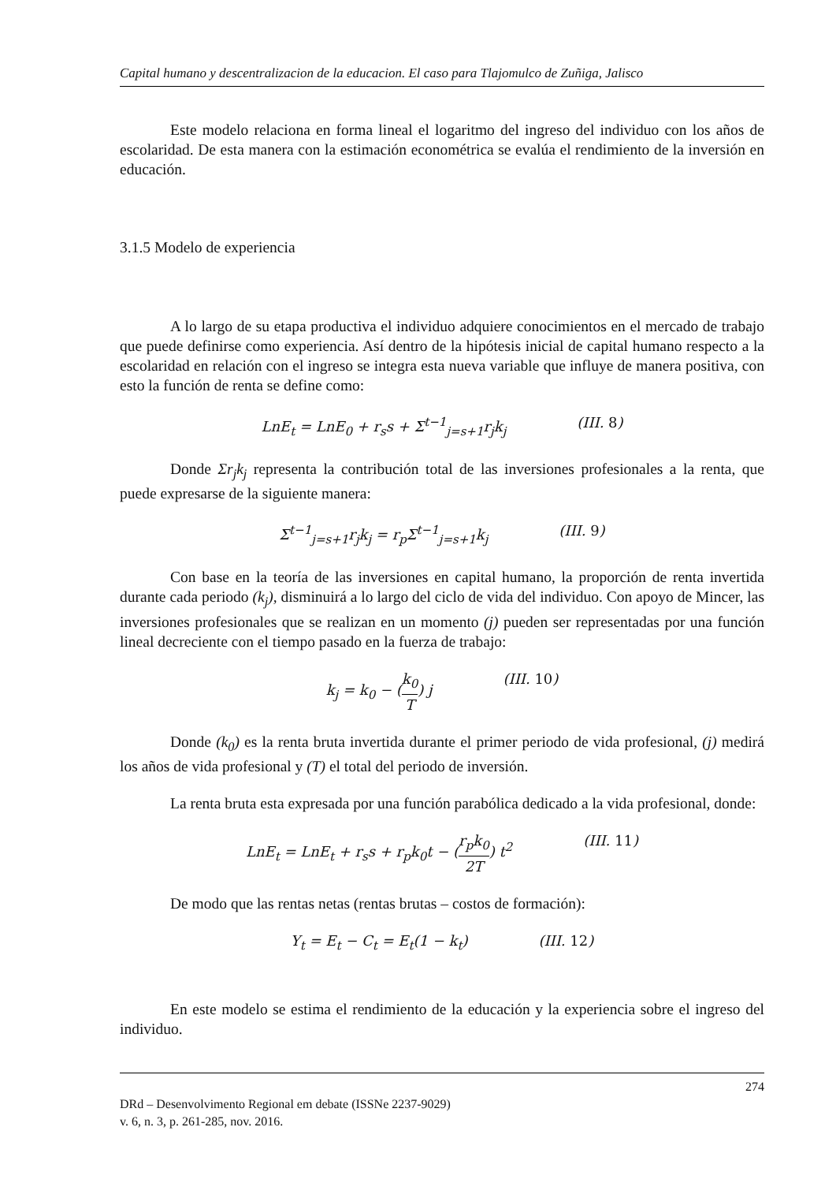Capital humano y descentralizacion de la educacion. El caso para Tlajomulco de Zuñiga, Jalisco
Este modelo relaciona en forma lineal el logaritmo del ingreso del individuo con los años de escolaridad. De esta manera con la estimación econométrica se evalúa el rendimiento de la inversión en educación.
3.1.5 Modelo de experiencia
A lo largo de su etapa productiva el individuo adquiere conocimientos en el mercado de trabajo que puede definirse como experiencia. Así dentro de la hipótesis inicial de capital humano respecto a la escolaridad en relación con el ingreso se integra esta nueva variable que influye de manera positiva, con esto la función de renta se define como:
LnE<sub>t</sub> = LnE<sub>0</sub> + r<sub>s</sub>s + Σ<sup>t−1</sup><sub>j=s+1</sub>r<sub>j</sub>k<sub>j</sub> (III. 8)
Donde Σr<sub>j</sub>k<sub>j</sub> representa la contribución total de las inversiones profesionales a la renta, que puede expresarse de la siguiente manera:
Σ<sup>t−1</sup><sub>j=s+1</sub>r<sub>j</sub>k<sub>j</sub> = r<sub>p</sub>Σ<sup>t−1</sup><sub>j=s+1</sub>k<sub>j</sub> (III. 9)
Con base en la teoría de las inversiones en capital humano, la proporción de renta invertida durante cada periodo (k<sub>j</sub>), disminuirá a lo largo del ciclo de vida del individuo. Con apoyo de Mincer, las inversiones profesionales que se realizan en un momento (j) pueden ser representadas por una función lineal decreciente con el tiempo pasado en la fuerza de trabajo:
k<sub>j</sub> = k<sub>0</sub> − (k<sub>0</sub> T) j (III. 10)
Donde (k<sub>0</sub>) es la renta bruta invertida durante el primer periodo de vida profesional, (j) medirá los años de vida profesional y (T) el total del periodo de inversión.
La renta bruta esta expresada por una función parabólica dedicado a la vida profesional, donde:
LnE<sub>t</sub> = LnE<sub>t</sub> + r<sub>s</sub>s + r<sub>p</sub>k<sub>0</sub>t − (r<sub>p</sub>k<sub>0</sub> 2T) t<sup>2</sup> (III. 11)
De modo que las rentas netas (rentas brutas – costos de formación):
Y<sub>t</sub> = E<sub>t</sub> − C<sub>t</sub> = E<sub>t</sub>(1 − k<sub>t</sub>) (III. 12)
En este modelo se estima el rendimiento de la educación y la experiencia sobre el ingreso del individuo.
274
DRd – Desenvolvimento Regional em debate (ISSNe 2237-9029)
v. 6, n. 3, p. 261-285, nov. 2016.